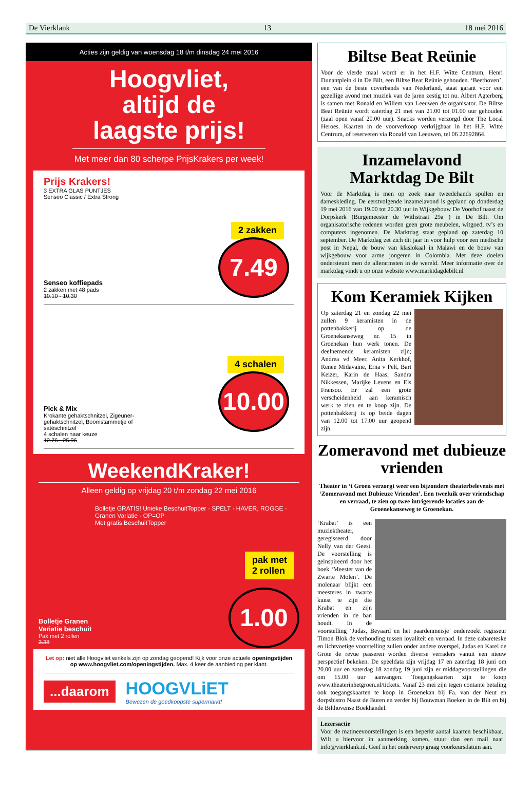De Vierklank 13 18 mei 2016
Acties zijn geldig van woensdag 18 t/m dinsdag 24 mei 2016
Hoogvliet,
altijd de
laagste prijs!
Met meer dan 80 scherpe PrijsKrakers per week!
Prijs Krakers!
3 EXTRA GLAS PUNTJES
Senseo Classic / Extra Strong
2 zakken
7.49
Senseo koffiepads
2 zakken met 48 pads
10.10 - 10.30
4 schalen
10.00
Pick & Mix
Krokante gehaktschnitzel, Zigeuner-
gehaktschnitzel, Boomstammetje of
satéschnitzel
4 schalen naar keuze
12.76 - 25.96
WeekendKraker!
Alleen geldig op vrijdag 20 t/m zondag 22 mei 2016
Bolletje GRATIS! Unieke BeschuitTopper · SPELT · HAVER, ROGGE · Granen Variatie · OP=OP
Met gratis BeschuitTopper
pak met
2 rollen
1.00
Bolletje Granen
Variatie beschuit
Pak met 2 rollen
3.38
Let op: niet alle Hoogvliet winkels zijn op zondag geopend! Kijk voor onze actuele openingstijden op www.hoogvliet.com/openingstijden. Max. 4 keer de aanbieding per klant.
...daarom HOOGVLiET
Bewezen de goedkoopste supermarkt!
Biltse Beat Reünie
Voor de vierde maal wordt er in het H.F. Witte Centrum, Henri Dunantplein 4 in De Bilt, een Biltse Beat Reünie gehouden. ‘Beethoven’, een van de beste coverbands van Nederland, staat garant voor een gezellige avond met muziek van de jaren zestig tot nu. Albert Agterberg is samen met Ronald en Willem van Leeuwen de organisator. De Biltse Beat Reünie wordt zaterdag 21 mei van 21.00 tot 01.00 uur gehouden (zaal open vanaf 20.00 uur). Snacks worden verzorgd door The Local Heroes. Kaarten in de voorverkoop verkrijgbaar in het H.F. Witte Centrum, of reserveren via Ronald van Leeuwen, tel 06 22692864.
Inzamelavond
Marktdag De Bilt
Voor de Marktdag is men op zoek naar tweedehands spullen en dameskleding. De eerstvolgende inzamelavond is gepland op donderdag 19 mei 2016 van 19.00 tot 20.30 uur in Wijkgebouw De Voorhof naast de Dorpskerk (Burgemeester de Withstraat 29a ) in De Bilt. Om organisatorische redenen worden geen grote meubelen, witgoed, tv’s en computers ingenomen. De Marktdag staat gepland op zaterdag 10 september. De Marktdag zet zich dit jaar in voor hulp voor een medische post in Nepal, de bouw van klaslokaal in Malawi en de bouw van wijkgebouw voor arme jongeren in Colombia. Met deze doelen ondersteunt men de allerarmsten in de wereld. Meer informatie over de marktdag vindt u op onze website www.marktdagdebilt.nl
Kom Keramiek Kijken
Op zaterdag 21 en zondag 22 mei zullen 9 keramisten in de pottenbakkerij op de Groenekanseweg nr. 15 in Groenekan hun werk tonen. De deelnemende keramisten zijn; Andrea vd Meer, Anita Kerkhof, Renee Midavaine, Erna v Pelt, Bart Keizer, Karin de Haas, Sandra Nikkessen, Marijke Levens en Els Fransoo. Er zal een grote verscheidenheid aan keramisch werk te zien en te koop zijn. De pottenbakkerij is op beide dagen van 12.00 tot 17.00 uur geopend zijn.
Zomeravond met dubieuze vrienden
Theater in ‘t Groen verzorgt weer een bijzondere theaterbelevenis met ‘Zomeravond met Dubieuze Vrienden’. Een tweeluik over vriendschap en verraad, te zien op twee intrigerende locaties aan de Groenekanseweg te Groenekan.
‘Krabat’ is een muziektheater, geregisseerd door Nelly van der Geest. De voorstelling is geinspireerd door het boek ‘Meester van de Zwarte Molen’. De molenaar blijkt een meesteres in zwarte kunst te zijn die Krabat en zijn vrienden in de ban houdt. In de voorstelling ‘Judas, Beyaard en het paardenmeisje’ onderzoekt regisseur Timon Blok de verhouding tussen loyaliteit en verraad. In deze cabareteske en lichtvoetige voorstelling zullen onder andere overspel, Judas en Karel de Grote de revue passeren worden diverse verraders vanuit een nieuw perspectief bekeken. De speeldata zijn vrijdag 17 en zaterdag 18 juni om 20.00 uur en zaterdag 18 zondag 19 juni zijn er middagvoorstellingen die om 15.00 uur aanvangen. Toegangskaarten zijn te koop www.theaterinhetgroen.nl/tickets. Vanaf 23 mei zijn tegen contante betaling ook toegangskaarten te koop in Groenekan bij Fa. van der Neut en dorpsbistro Naast de Buren en verder bij Bouwman Boeken in de Bilt en bij de Bilthovense Boekhandel.
Lezersactie
Voor de matineevoorstellingen is een beperkt aantal kaarten beschikbaar. Wilt u hiervoor in aanmerking komen, stuur dan een mail naar info@vierklank.nl. Geef in het onderwerp graag voorkeursdatum aan.